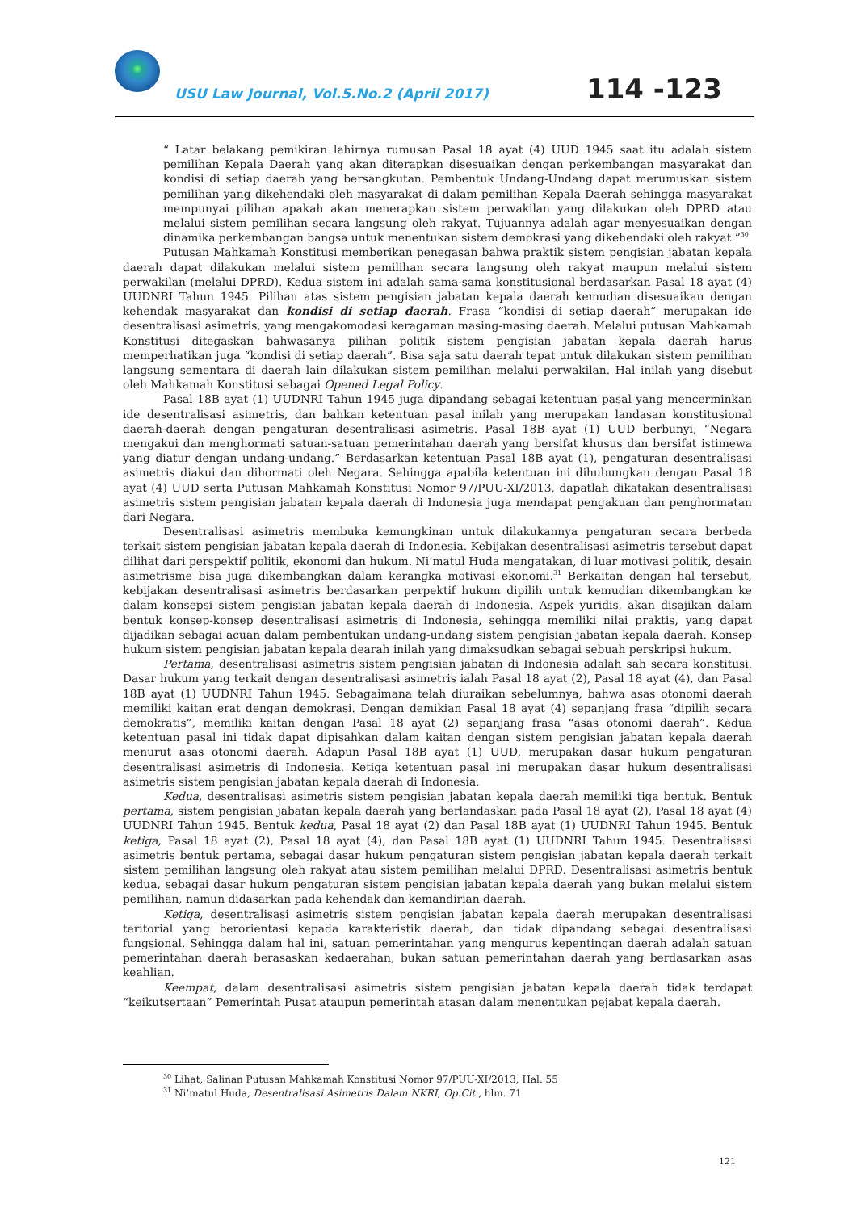USU Law Journal, Vol.5.No.2 (April 2017)
114 -123
“ Latar belakang pemikiran lahirnya rumusan Pasal 18 ayat (4) UUD 1945 saat itu adalah sistem pemilihan Kepala Daerah yang akan diterapkan disesuaikan dengan perkembangan masyarakat dan kondisi di setiap daerah yang bersangkutan. Pembentuk Undang-Undang dapat merumuskan sistem pemilihan yang dikehendaki oleh masyarakat di dalam pemilihan Kepala Daerah sehingga masyarakat mempunyai pilihan apakah akan menerapkan sistem perwakilan yang dilakukan oleh DPRD atau melalui sistem pemilihan secara langsung oleh rakyat. Tujuannya adalah agar menyesuaikan dengan dinamika perkembangan bangsa untuk menentukan sistem demokrasi yang dikehendaki oleh rakyat.”<sup>30</sup>
Putusan Mahkamah Konstitusi memberikan penegasan bahwa praktik sistem pengisian jabatan kepala daerah dapat dilakukan melalui sistem pemilihan secara langsung oleh rakyat maupun melalui sistem perwakilan (melalui DPRD). Kedua sistem ini adalah sama-sama konstitusional berdasarkan Pasal 18 ayat (4) UUDNRI Tahun 1945. Pilihan atas sistem pengisian jabatan kepala daerah kemudian disesuaikan dengan kehendak masyarakat dan kondisi di setiap daerah. Frasa “kondisi di setiap daerah” merupakan ide desentralisasi asimetris, yang mengakomodasi keragaman masing-masing daerah. Melalui putusan Mahkamah Konstitusi ditegaskan bahwasanya pilihan politik sistem pengisian jabatan kepala daerah harus memperhatikan juga “kondisi di setiap daerah”. Bisa saja satu daerah tepat untuk dilakukan sistem pemilihan langsung sementara di daerah lain dilakukan sistem pemilihan melalui perwakilan. Hal inilah yang disebut oleh Mahkamah Konstitusi sebagai Opened Legal Policy.
Pasal 18B ayat (1) UUDNRI Tahun 1945 juga dipandang sebagai ketentuan pasal yang mencerminkan ide desentralisasi asimetris, dan bahkan ketentuan pasal inilah yang merupakan landasan konstitusional daerah-daerah dengan pengaturan desentralisasi asimetris. Pasal 18B ayat (1) UUD berbunyi, “Negara mengakui dan menghormati satuan-satuan pemerintahan daerah yang bersifat khusus dan bersifat istimewa yang diatur dengan undang-undang.” Berdasarkan ketentuan Pasal 18B ayat (1), pengaturan desentralisasi asimetris diakui dan dihormati oleh Negara. Sehingga apabila ketentuan ini dihubungkan dengan Pasal 18 ayat (4) UUD serta Putusan Mahkamah Konstitusi Nomor 97/PUU-XI/2013, dapatlah dikatakan desentralisasi asimetris sistem pengisian jabatan kepala daerah di Indonesia juga mendapat pengakuan dan penghormatan dari Negara.
Desentralisasi asimetris membuka kemungkinan untuk dilakukannya pengaturan secara berbeda terkait sistem pengisian jabatan kepala daerah di Indonesia. Kebijakan desentralisasi asimetris tersebut dapat dilihat dari perspektif politik, ekonomi dan hukum. Ni’matul Huda mengatakan, di luar motivasi politik, desain asimetrisme bisa juga dikembangkan dalam kerangka motivasi ekonomi.<sup>31</sup> Berkaitan dengan hal tersebut, kebijakan desentralisasi asimetris berdasarkan perpektif hukum dipilih untuk kemudian dikembangkan ke dalam konsepsi sistem pengisian jabatan kepala daerah di Indonesia. Aspek yuridis, akan disajikan dalam bentuk konsep-konsep desentralisasi asimetris di Indonesia, sehingga memiliki nilai praktis, yang dapat dijadikan sebagai acuan dalam pembentukan undang-undang sistem pengisian jabatan kepala daerah. Konsep hukum sistem pengisian jabatan kepala dearah inilah yang dimaksudkan sebagai sebuah perskripsi hukum.
Pertama, desentralisasi asimetris sistem pengisian jabatan di Indonesia adalah sah secara konstitusi. Dasar hukum yang terkait dengan desentralisasi asimetris ialah Pasal 18 ayat (2), Pasal 18 ayat (4), dan Pasal 18B ayat (1) UUDNRI Tahun 1945. Sebagaimana telah diuraikan sebelumnya, bahwa asas otonomi daerah memiliki kaitan erat dengan demokrasi. Dengan demikian Pasal 18 ayat (4) sepanjang frasa “dipilih secara demokratis”, memiliki kaitan dengan Pasal 18 ayat (2) sepanjang frasa “asas otonomi daerah”. Kedua ketentuan pasal ini tidak dapat dipisahkan dalam kaitan dengan sistem pengisian jabatan kepala daerah menurut asas otonomi daerah. Adapun Pasal 18B ayat (1) UUD, merupakan dasar hukum pengaturan desentralisasi asimetris di Indonesia. Ketiga ketentuan pasal ini merupakan dasar hukum desentralisasi asimetris sistem pengisian jabatan kepala daerah di Indonesia.
Kedua, desentralisasi asimetris sistem pengisian jabatan kepala daerah memiliki tiga bentuk. Bentuk pertama, sistem pengisian jabatan kepala daerah yang berlandaskan pada Pasal 18 ayat (2), Pasal 18 ayat (4) UUDNRI Tahun 1945. Bentuk kedua, Pasal 18 ayat (2) dan Pasal 18B ayat (1) UUDNRI Tahun 1945. Bentuk ketiga, Pasal 18 ayat (2), Pasal 18 ayat (4), dan Pasal 18B ayat (1) UUDNRI Tahun 1945. Desentralisasi asimetris bentuk pertama, sebagai dasar hukum pengaturan sistem pengisian jabatan kepala daerah terkait sistem pemilihan langsung oleh rakyat atau sistem pemilihan melalui DPRD. Desentralisasi asimetris bentuk kedua, sebagai dasar hukum pengaturan sistem pengisian jabatan kepala daerah yang bukan melalui sistem pemilihan, namun didasarkan pada kehendak dan kemandirian daerah.
Ketiga, desentralisasi asimetris sistem pengisian jabatan kepala daerah merupakan desentralisasi teritorial yang berorientasi kepada karakteristik daerah, dan tidak dipandang sebagai desentralisasi fungsional. Sehingga dalam hal ini, satuan pemerintahan yang mengurus kepentingan daerah adalah satuan pemerintahan daerah berasaskan kedaerahan, bukan satuan pemerintahan daerah yang berdasarkan asas keahlian.
Keempat, dalam desentralisasi asimetris sistem pengisian jabatan kepala daerah tidak terdapat “keikutsertaan” Pemerintah Pusat ataupun pemerintah atasan dalam menentukan pejabat kepala daerah.
<sup>30</sup> Lihat, Salinan Putusan Mahkamah Konstitusi Nomor 97/PUU-XI/2013, Hal. 55
<sup>31</sup> Ni’matul Huda, Desentralisasi Asimetris Dalam NKRI, Op.Cit., hlm. 71
121